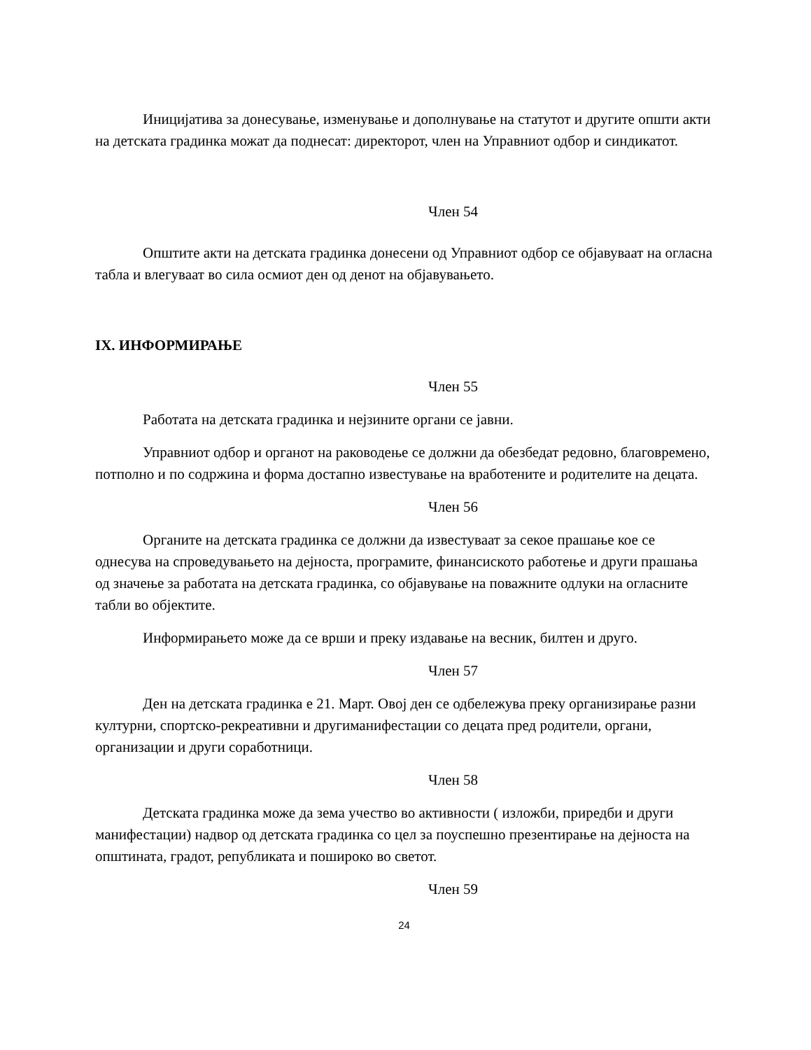Иницијатива за донесување, изменување и дополнување на статутот и другите општи акти на детската градинка можат да поднесат: директорот, член на Управниот одбор и синдикатот.
Член 54
Општите акти на детската градинка донесени од Управниот одбор се објавуваат на огласна табла и влегуваат во сила осмиот ден од денот на објавувањето.
IX. ИНФОРМИРАЊЕ
Член 55
Работата на детската градинка и нејзините органи се јавни.
Управниот одбор и органот на раководење се должни да обезбедат редовно, благовремено, потполно и по содржина и форма достапно известување на вработените и родителите на децата.
Член 56
Органите на детската градинка се должни да известуваат за секое прашање кое се однесува на спроведувањето на дејноста, програмите, финансиското работење и други прашања од значење за работата на детската градинка, со објавување на поважните одлуки на огласните табли во објектите.
Информирањето може да се врши и преку издавање на весник, билтен и друго.
Член 57
Ден на детската градинка е 21. Март. Овој ден се одбележува преку организирање разни културни, спортско-рекреативни и другиманифестации со децата пред родители, органи, организации и други соработници.
Член 58
Детската градинка може да зема учество во активности ( изложби, приредби и други манифестации) надвор од детската градинка со цел за поуспешно презентирање на дејноста на општината, градот, републиката и пошироко во светот.
Член 59
24